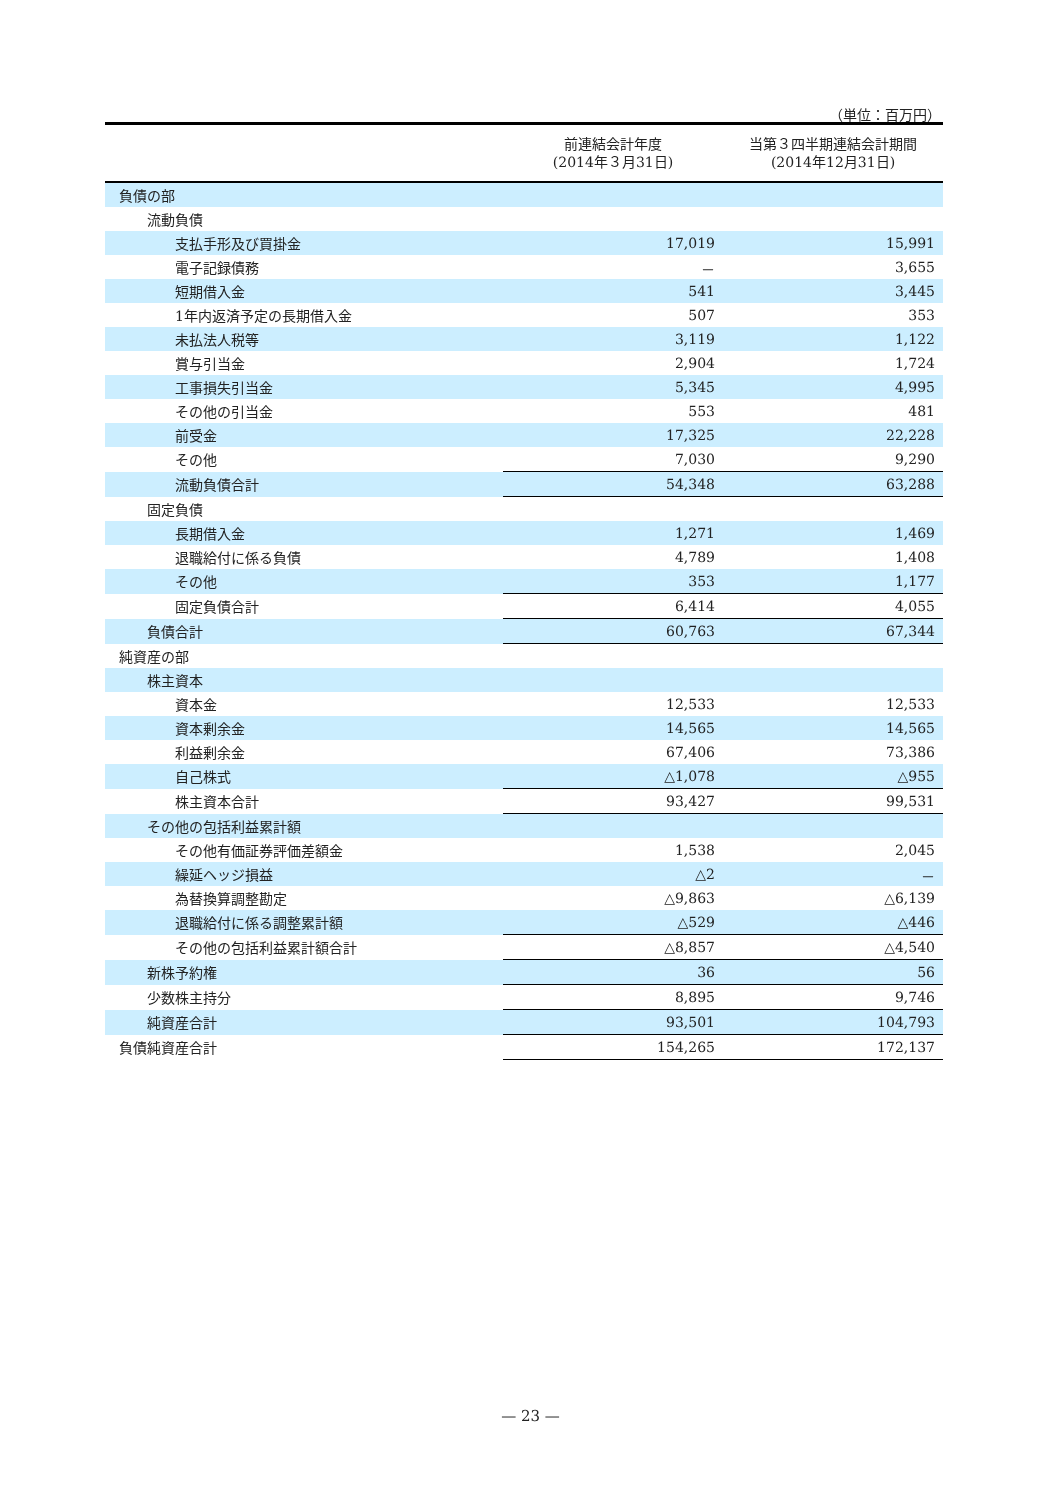（単位：百万円）
| | 前連結会計年度 (2014年３月31日) | 当第３四半期連結会計期間 (2014年12月31日) |
| --- | --- | --- |
| 負債の部 | | |
| 流動負債 | | |
| 支払手形及び買掛金 | 17,019 | 15,991 |
| 電子記録債務 | － | 3,655 |
| 短期借入金 | 541 | 3,445 |
| 1年内返済予定の長期借入金 | 507 | 353 |
| 未払法人税等 | 3,119 | 1,122 |
| 賞与引当金 | 2,904 | 1,724 |
| 工事損失引当金 | 5,345 | 4,995 |
| その他の引当金 | 553 | 481 |
| 前受金 | 17,325 | 22,228 |
| その他 | 7,030 | 9,290 |
| 流動負債合計 | 54,348 | 63,288 |
| 固定負債 | | |
| 長期借入金 | 1,271 | 1,469 |
| 退職給付に係る負債 | 4,789 | 1,408 |
| その他 | 353 | 1,177 |
| 固定負債合計 | 6,414 | 4,055 |
| 負債合計 | 60,763 | 67,344 |
| 純資産の部 | | |
| 株主資本 | | |
| 資本金 | 12,533 | 12,533 |
| 資本剰余金 | 14,565 | 14,565 |
| 利益剰余金 | 67,406 | 73,386 |
| 自己株式 | △1,078 | △955 |
| 株主資本合計 | 93,427 | 99,531 |
| その他の包括利益累計額 | | |
| その他有価証券評価差額金 | 1,538 | 2,045 |
| 繰延ヘッジ損益 | △2 | － |
| 為替換算調整勘定 | △9,863 | △6,139 |
| 退職給付に係る調整累計額 | △529 | △446 |
| その他の包括利益累計額合計 | △8,857 | △4,540 |
| 新株予約権 | 36 | 56 |
| 少数株主持分 | 8,895 | 9,746 |
| 純資産合計 | 93,501 | 104,793 |
| 負債純資産合計 | 154,265 | 172,137 |
— 23 —